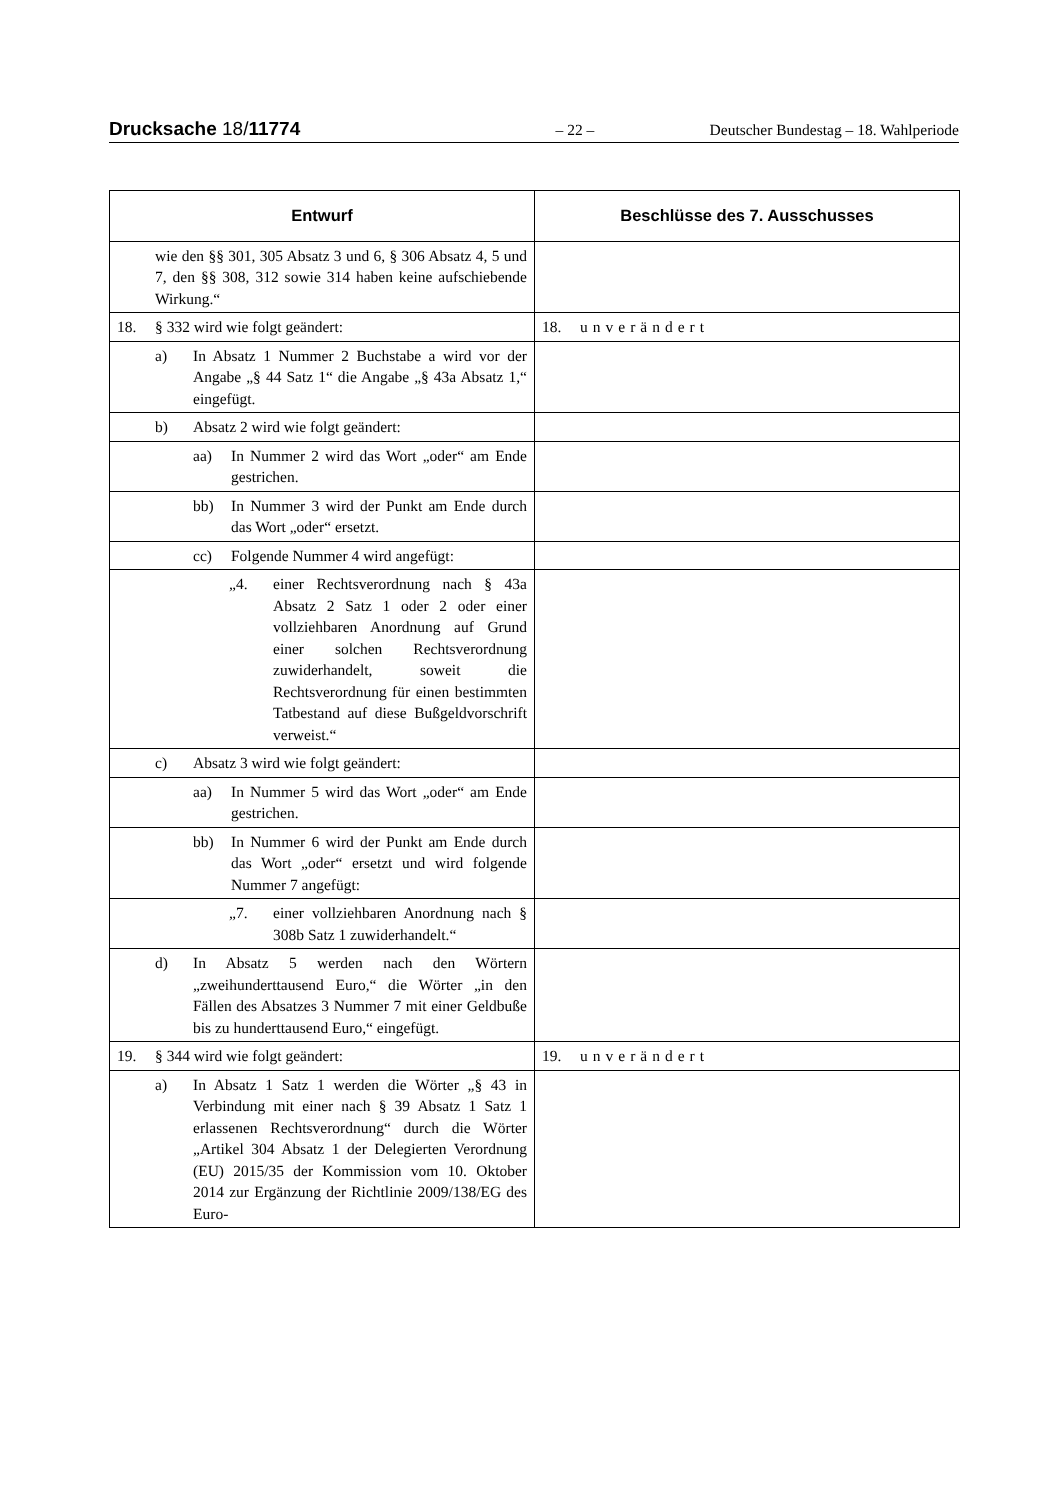Drucksache 18/11774 – 22 – Deutscher Bundestag – 18. Wahlperiode
| Entwurf | Beschlüsse des 7. Ausschusses |
| --- | --- |
| wie den §§ 301, 305 Absatz 3 und 6, § 306 Absatz 4, 5 und 7, den §§ 308, 312 sowie 314 haben keine aufschiebende Wirkung.“ | |
| 18. § 332 wird wie folgt geändert: | 18. unverändert |
| a) In Absatz 1 Nummer 2 Buchstabe a wird vor der Angabe „§ 44 Satz 1“ die Angabe „§ 43a Absatz 1,“ eingefügt. | |
| b) Absatz 2 wird wie folgt geändert: | |
| aa) In Nummer 2 wird das Wort „oder“ am Ende gestrichen. | |
| bb) In Nummer 3 wird der Punkt am Ende durch das Wort „oder“ ersetzt. | |
| cc) Folgende Nummer 4 wird angefügt: | |
| „4. einer Rechtsverordnung nach § 43a Absatz 2 Satz 1 oder 2 oder einer vollziehbaren Anordnung auf Grund einer solchen Rechtsverordnung zuwiderhandelt, soweit die Rechtsverordnung für einen bestimmten Tatbestand auf diese Bußgeldvorschrift verweist.“ | |
| c) Absatz 3 wird wie folgt geändert: | |
| aa) In Nummer 5 wird das Wort „oder“ am Ende gestrichen. | |
| bb) In Nummer 6 wird der Punkt am Ende durch das Wort „oder“ ersetzt und wird folgende Nummer 7 angefügt: | |
| „7. einer vollziehbaren Anordnung nach § 308b Satz 1 zuwiderhandelt.“ | |
| d) In Absatz 5 werden nach den Wörtern „zweihunderttausend Euro,“ die Wörter „in den Fällen des Absatzes 3 Nummer 7 mit einer Geldbuße bis zu hunderttausend Euro,“ eingefügt. | |
| 19. § 344 wird wie folgt geändert: | 19. unverändert |
| a) In Absatz 1 Satz 1 werden die Wörter „§ 43 in Verbindung mit einer nach § 39 Absatz 1 Satz 1 erlassenen Rechtsverordnung“ durch die Wörter „Artikel 304 Absatz 1 der Delegierten Verordnung (EU) 2015/35 der Kommission vom 10. Oktober 2014 zur Ergänzung der Richtlinie 2009/138/EG des Euro- | |